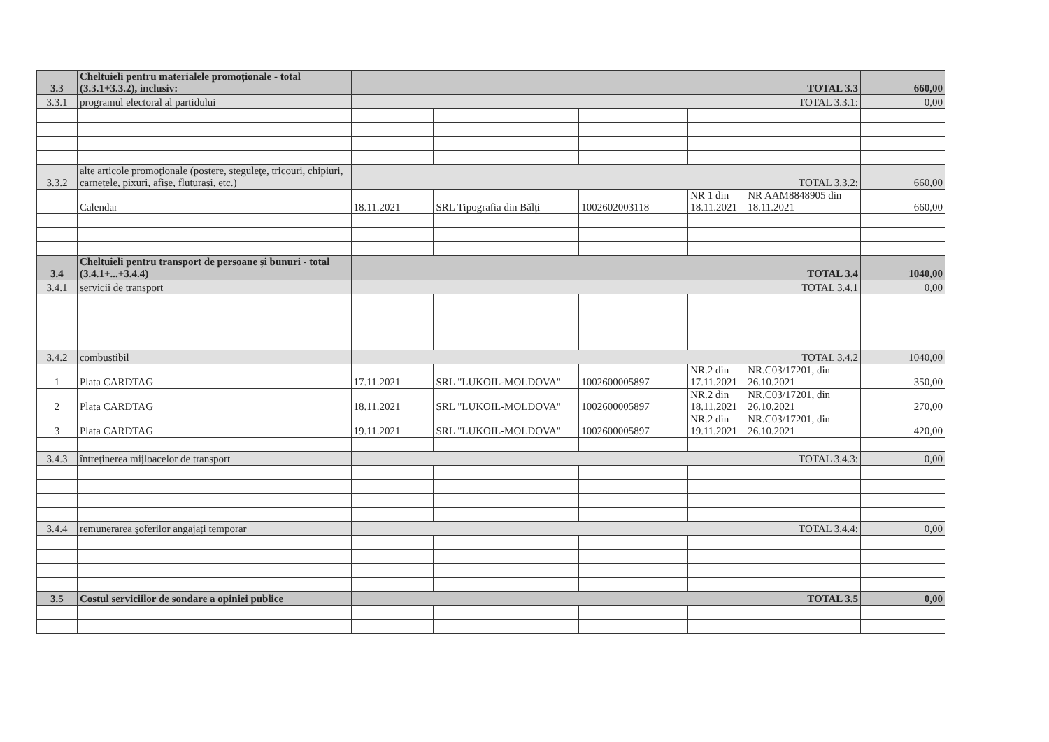| 3.3 | Cheltuieli pentru materialele promoționale - total (3.3.1+3.3.2), inclusiv: | TOTAL 3.3 | | | | | 660,00 |
| 3.3.1 | programul electoral al partidului | TOTAL 3.3.1: | | | | | 0,00 |
| 3.3.2 | alte articole promoționale (postere, steguleţe, tricouri, chipiuri, carnețele, pixuri, afișe, fluturași, etc.) | TOTAL 3.3.2: | | | | | 660,00 |
| | Calendar | 18.11.2021 | SRL Tipografia din Bălți | 1002602003118 | NR 1 din 18.11.2021 | NR AAM8848905 din 18.11.2021 | 660,00 |
| 3.4 | Cheltuieli pentru transport de persoane și bunuri - total (3.4.1+...+3.4.4) | TOTAL 3.4 | | | | | 1040,00 |
| 3.4.1 | servicii de transport | TOTAL 3.4.1 | | | | | 0,00 |
| 3.4.2 | combustibil | TOTAL 3.4.2 | | | | | 1040,00 |
| 1 | Plata CARDTAG | 17.11.2021 | SRL "LUKOIL-MOLDOVA" | 1002600005897 | NR.2 din 17.11.2021 | NR.C03/17201, din 26.10.2021 | 350,00 |
| 2 | Plata CARDTAG | 18.11.2021 | SRL "LUKOIL-MOLDOVA" | 1002600005897 | NR.2 din 18.11.2021 | NR.C03/17201, din 26.10.2021 | 270,00 |
| 3 | Plata CARDTAG | 19.11.2021 | SRL "LUKOIL-MOLDOVA" | 1002600005897 | NR.2 din 19.11.2021 | NR.C03/17201, din 26.10.2021 | 420,00 |
| 3.4.3 | întreținerea mijloacelor de transport | TOTAL 3.4.3: | | | | | 0,00 |
| 3.4.4 | remunerarea şoferilor angajați temporar | TOTAL 3.4.4: | | | | | 0,00 |
| 3.5 | Costul serviciilor de sondare a opiniei publice | TOTAL 3.5 | | | | | 0,00 |